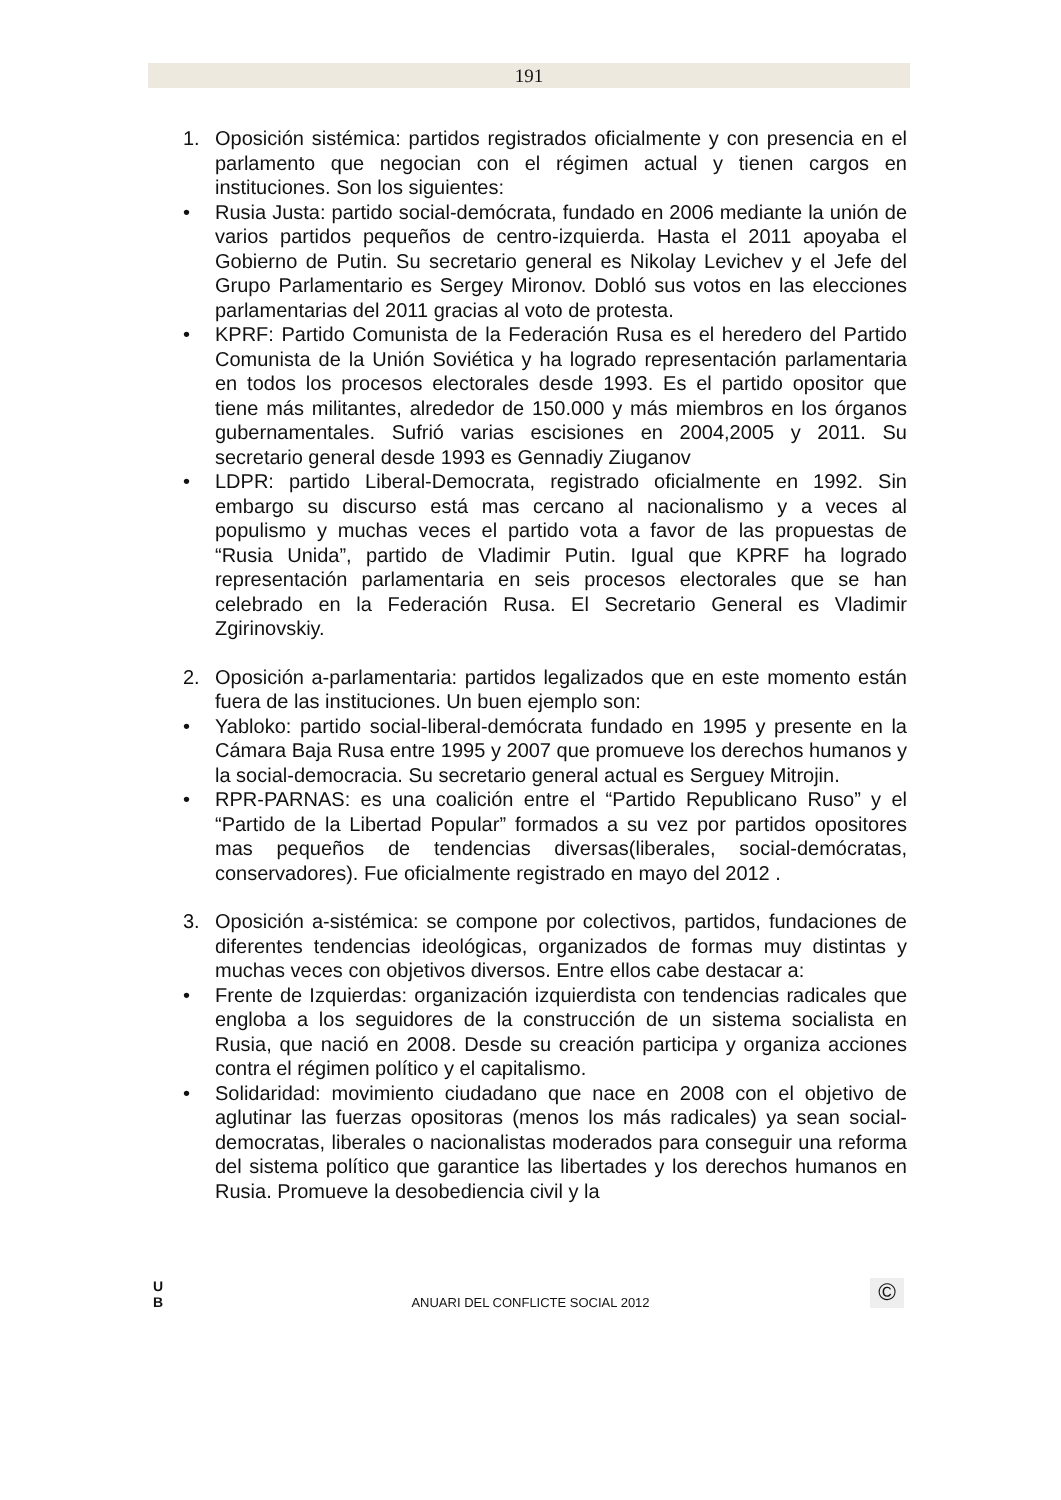191
1. Oposición sistémica: partidos registrados oficialmente y con presencia en el parlamento que negocian con el régimen actual y tienen cargos en instituciones. Son los siguientes:
• Rusia Justa: partido social-demócrata, fundado en 2006 mediante la unión de varios partidos pequeños de centro-izquierda. Hasta el 2011 apoyaba el Gobierno de Putin. Su secretario general es Nikolay Levichev y el Jefe del Grupo Parlamentario es Sergey Mironov. Dobló sus votos en las elecciones parlamentarias del 2011 gracias al voto de protesta.
• KPRF: Partido Comunista de la Federación Rusa es el heredero del Partido Comunista de la Unión Soviética y ha logrado representación parlamentaria en todos los procesos electorales desde 1993. Es el partido opositor que tiene más militantes, alrededor de 150.000 y más miembros en los órganos gubernamentales. Sufrió varias escisiones en 2004,2005 y 2011. Su secretario general desde 1993 es Gennadiy Ziuganov
• LDPR: partido Liberal-Democrata, registrado oficialmente en 1992. Sin embargo su discurso está mas cercano al nacionalismo y a veces al populismo y muchas veces el partido vota a favor de las propuestas de “Rusia Unida”, partido de Vladimir Putin. Igual que KPRF ha logrado representación parlamentaria en seis procesos electorales que se han celebrado en la Federación Rusa. El Secretario General es Vladimir Zgirinovskiy.
2. Oposición a-parlamentaria: partidos legalizados que en este momento están fuera de las instituciones. Un buen ejemplo son:
• Yabloko: partido social-liberal-demócrata fundado en 1995 y presente en la Cámara Baja Rusa entre 1995 y 2007 que promueve los derechos humanos y la social-democracia. Su secretario general actual es Serguey Mitrojin.
• RPR-PARNAS: es una coalición entre el “Partido Republicano Ruso” y el “Partido de la Libertad Popular” formados a su vez por partidos opositores mas pequeños de tendencias diversas(liberales, social-demócratas, conservadores). Fue oficialmente registrado en mayo del 2012 .
3. Oposición a-sistémica: se compone por colectivos, partidos, fundaciones de diferentes tendencias ideológicas, organizados de formas muy distintas y muchas veces con objetivos diversos. Entre ellos cabe destacar a:
• Frente de Izquierdas: organización izquierdista con tendencias radicales que engloba a los seguidores de la construcción de un sistema socialista en Rusia, que nació en 2008. Desde su creación participa y organiza acciones contra el régimen político y el capitalismo.
• Solidaridad: movimiento ciudadano que nace en 2008 con el objetivo de aglutinar las fuerzas opositoras (menos los más radicales) ya sean social-democratas, liberales o nacionalistas moderados para conseguir una reforma del sistema político que garantice las libertades y los derechos humanos en Rusia. Promueve la desobediencia civil y la
U
B
ANUARI DEL CONFLICTE SOCIAL 2012 ©